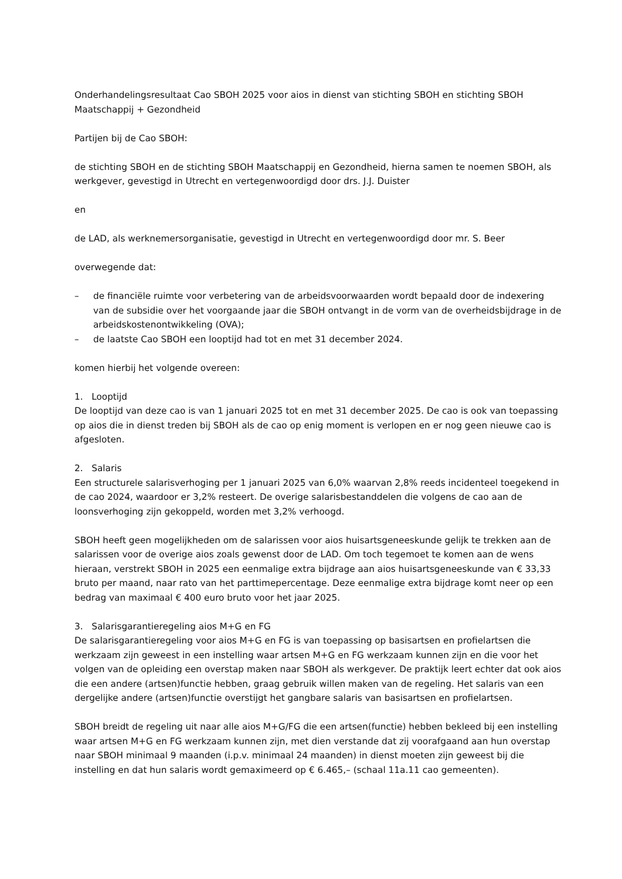Onderhandelingsresultaat Cao SBOH 2025 voor aios in dienst van stichting SBOH en stichting SBOH Maatschappij + Gezondheid
Partijen bij de Cao SBOH:
de stichting SBOH en de stichting SBOH Maatschappij en Gezondheid, hierna samen te noemen SBOH, als werkgever, gevestigd in Utrecht en vertegenwoordigd door drs. J.J. Duister
en
de LAD, als werknemersorganisatie, gevestigd in Utrecht en vertegenwoordigd door mr. S. Beer
overwegende dat:
– de financiële ruimte voor verbetering van de arbeidsvoorwaarden wordt bepaald door de indexering van de subsidie over het voorgaande jaar die SBOH ontvangt in de vorm van de overheidsbijdrage in de arbeidskostenontwikkeling (OVA);
– de laatste Cao SBOH een looptijd had tot en met 31 december 2024.
komen hierbij het volgende overeen:
1. Looptijd
De looptijd van deze cao is van 1 januari 2025 tot en met 31 december 2025. De cao is ook van toepassing op aios die in dienst treden bij SBOH als de cao op enig moment is verlopen en er nog geen nieuwe cao is afgesloten.
2. Salaris
Een structurele salarisverhoging per 1 januari 2025 van 6,0% waarvan 2,8% reeds incidenteel toegekend in de cao 2024, waardoor er 3,2% resteert. De overige salarisbestanddelen die volgens de cao aan de loonsverhoging zijn gekoppeld, worden met 3,2% verhoogd.
SBOH heeft geen mogelijkheden om de salarissen voor aios huisartsgeneeskunde gelijk te trekken aan de salarissen voor de overige aios zoals gewenst door de LAD. Om toch tegemoet te komen aan de wens hieraan, verstrekt SBOH in 2025 een eenmalige extra bijdrage aan aios huisartsgeneeskunde van € 33,33 bruto per maand, naar rato van het parttimepercentage. Deze eenmalige extra bijdrage komt neer op een bedrag van maximaal € 400 euro bruto voor het jaar 2025.
3. Salarisgarantieregeling aios M+G en FG
De salarisgarantieregeling voor aios M+G en FG is van toepassing op basisartsen en profielartsen die werkzaam zijn geweest in een instelling waar artsen M+G en FG werkzaam kunnen zijn en die voor het volgen van de opleiding een overstap maken naar SBOH als werkgever. De praktijk leert echter dat ook aios die een andere (artsen)functie hebben, graag gebruik willen maken van de regeling. Het salaris van een dergelijke andere (artsen)functie overstijgt het gangbare salaris van basisartsen en profielartsen.
SBOH breidt de regeling uit naar alle aios M+G/FG die een artsen(functie) hebben bekleed bij een instelling waar artsen M+G en FG werkzaam kunnen zijn, met dien verstande dat zij voorafgaand aan hun overstap naar SBOH minimaal 9 maanden (i.p.v. minimaal 24 maanden) in dienst moeten zijn geweest bij die instelling en dat hun salaris wordt gemaximeerd op € 6.465,– (schaal 11a.11 cao gemeenten).